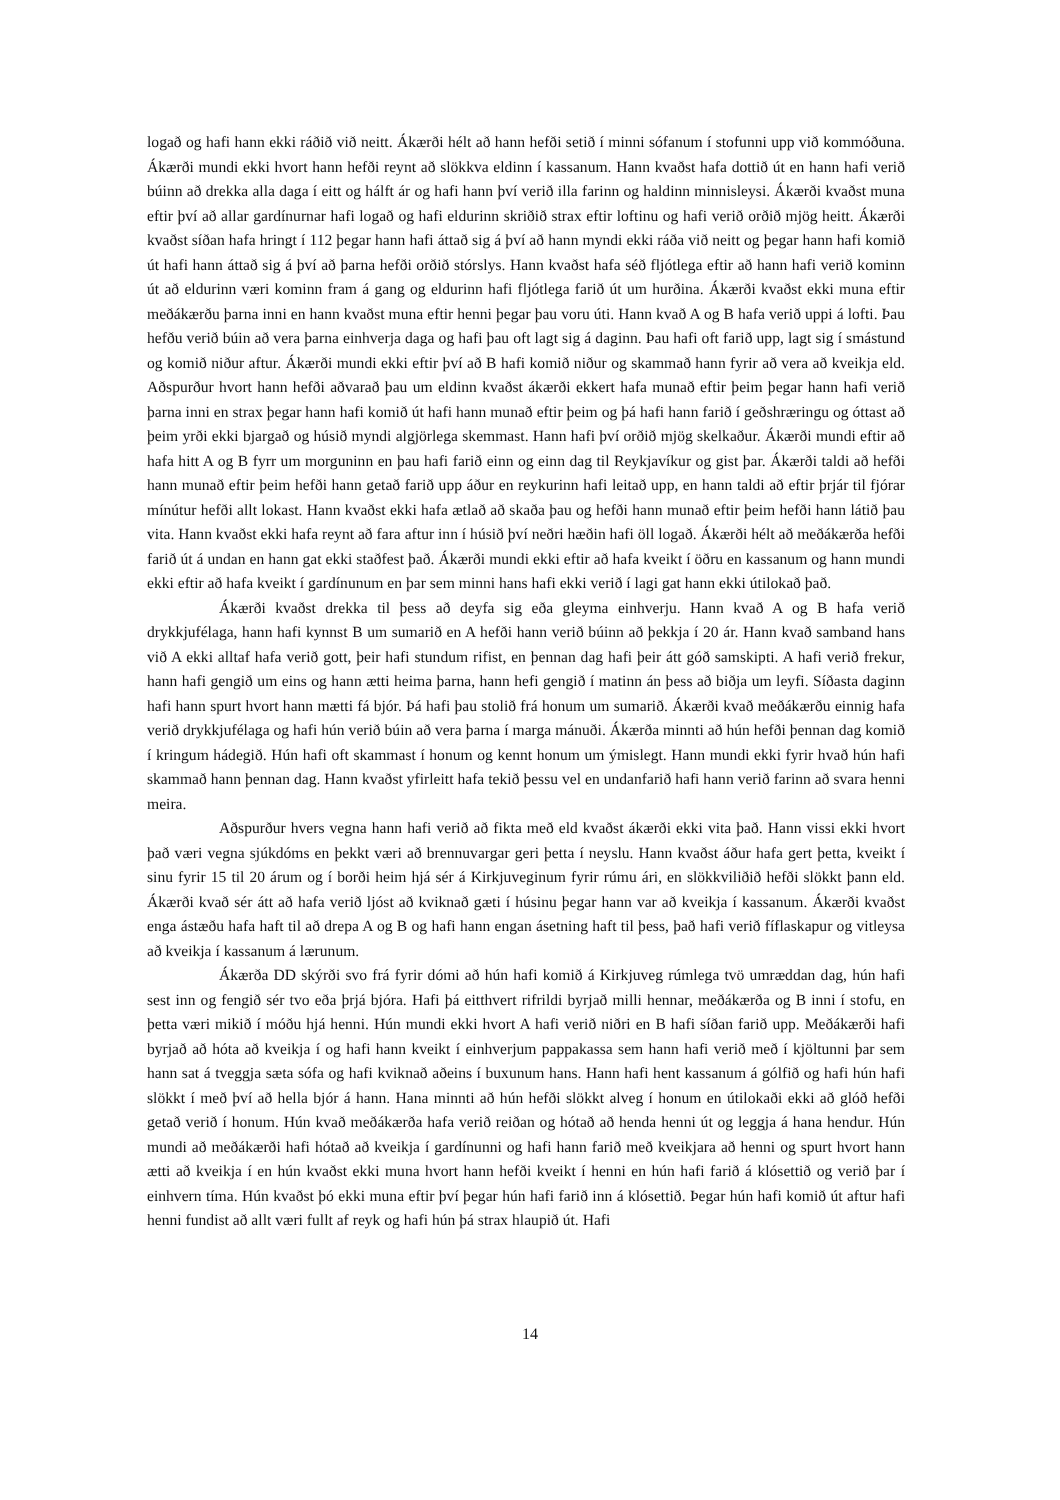logað og hafi hann ekki ráðið við neitt. Ákærði hélt að hann hefði setið í minni sófanum í stofunni upp við kommóðuna. Ákærði mundi ekki hvort hann hefði reynt að slökkva eldinn í kassanum. Hann kvaðst hafa dottið út en hann hafi verið búinn að drekka alla daga í eitt og hálft ár og hafi hann því verið illa farinn og haldinn minnisleysi. Ákærði kvaðst muna eftir því að allar gardínurnar hafi logað og hafi eldurinn skriðið strax eftir loftinu og hafi verið orðið mjög heitt. Ákærði kvaðst síðan hafa hringt í 112 þegar hann hafi áttað sig á því að hann myndi ekki ráða við neitt og þegar hann hafi komið út hafi hann áttað sig á því að þarna hefði orðið stórslys. Hann kvaðst hafa séð fljótlega eftir að hann hafi verið kominn út að eldurinn væri kominn fram á gang og eldurinn hafi fljótlega farið út um hurðina. Ákærði kvaðst ekki muna eftir meðákærðu þarna inni en hann kvaðst muna eftir henni þegar þau voru úti. Hann kvað A og B hafa verið uppi á lofti. Þau hefðu verið búin að vera þarna einhverja daga og hafi þau oft lagt sig á daginn. Þau hafi oft farið upp, lagt sig í smástund og komið niður aftur. Ákærði mundi ekki eftir því að B hafi komið niður og skammað hann fyrir að vera að kveikja eld. Aðspurður hvort hann hefði aðvarað þau um eldinn kvaðst ákærði ekkert hafa munað eftir þeim þegar hann hafi verið þarna inni en strax þegar hann hafi komið út hafi hann munað eftir þeim og þá hafi hann farið í geðshræringu og óttast að þeim yrði ekki bjargað og húsið myndi algjörlega skemmast. Hann hafi því orðið mjög skelkaður. Ákærði mundi eftir að hafa hitt A og B fyrr um morguninn en þau hafi farið einn og einn dag til Reykjavíkur og gist þar. Ákærði taldi að hefði hann munað eftir þeim hefði hann getað farið upp áður en reykurinn hafi leitað upp, en hann taldi að eftir þrjár til fjórar mínútur hefði allt lokast. Hann kvaðst ekki hafa ætlað að skaða þau og hefði hann munað eftir þeim hefði hann látið þau vita. Hann kvaðst ekki hafa reynt að fara aftur inn í húsið því neðri hæðin hafi öll logað. Ákærði hélt að meðákærða hefði farið út á undan en hann gat ekki staðfest það. Ákærði mundi ekki eftir að hafa kveikt í öðru en kassanum og hann mundi ekki eftir að hafa kveikt í gardínunum en þar sem minni hans hafi ekki verið í lagi gat hann ekki útilokað það.
Ákærði kvaðst drekka til þess að deyfa sig eða gleyma einhverju. Hann kvað A og B hafa verið drykkjufélaga, hann hafi kynnst B um sumarið en A hefði hann verið búinn að þekkja í 20 ár. Hann kvað samband hans við A ekki alltaf hafa verið gott, þeir hafi stundum rifist, en þennan dag hafi þeir átt góð samskipti. A hafi verið frekur, hann hafi gengið um eins og hann ætti heima þarna, hann hefi gengið í matinn án þess að biðja um leyfi. Síðasta daginn hafi hann spurt hvort hann mætti fá bjór. Þá hafi þau stolið frá honum um sumarið. Ákærði kvað meðákærðu einnig hafa verið drykkjufélaga og hafi hún verið búin að vera þarna í marga mánuði. Ákærða minnti að hún hefði þennan dag komið í kringum hádegið. Hún hafi oft skammast í honum og kennt honum um ýmislegt. Hann mundi ekki fyrir hvað hún hafi skammað hann þennan dag. Hann kvaðst yfirleitt hafa tekið þessu vel en undanfarið hafi hann verið farinn að svara henni meira.
Aðspurður hvers vegna hann hafi verið að fikta með eld kvaðst ákærði ekki vita það. Hann vissi ekki hvort það væri vegna sjúkdóms en þekkt væri að brennuvargar geri þetta í neyslu. Hann kvaðst áður hafa gert þetta, kveikt í sinu fyrir 15 til 20 árum og í borði heim hjá sér á Kirkjuveginum fyrir rúmu ári, en slökkviliðið hefði slökkt þann eld. Ákærði kvað sér átt að hafa verið ljóst að kviknað gæti í húsinu þegar hann var að kveikja í kassanum. Ákærði kvaðst enga ástæðu hafa haft til að drepa A og B og hafi hann engan ásetning haft til þess, það hafi verið fíflaskapur og vitleysa að kveikja í kassanum á lærunum.
Ákærða DD skýrði svo frá fyrir dómi að hún hafi komið á Kirkjuveg rúmlega tvö umræddan dag, hún hafi sest inn og fengið sér tvo eða þrjá bjóra. Hafi þá eitthvert rifrildi byrjað milli hennar, meðákærða og B inni í stofu, en þetta væri mikið í móðu hjá henni. Hún mundi ekki hvort A hafi verið niðri en B hafi síðan farið upp. Meðákærði hafi byrjað að hóta að kveikja í og hafi hann kveikt í einhverjum pappakassa sem hann hafi verið með í kjöltunni þar sem hann sat á tveggja sæta sófa og hafi kviknað aðeins í buxunum hans. Hann hafi hent kassanum á gólfið og hafi hún hafi slökkt í með því að hella bjór á hann. Hana minnti að hún hefði slökkt alveg í honum en útilokaði ekki að glóð hefði getað verið í honum. Hún kvað meðákærða hafa verið reiðan og hótað að henda henni út og leggja á hana hendur. Hún mundi að meðákærði hafi hótað að kveikja í gardínunni og hafi hann farið með kveikjara að henni og spurt hvort hann ætti að kveikja í en hún kvaðst ekki muna hvort hann hefði kveikt í henni en hún hafi farið á klósettið og verið þar í einhvern tíma. Hún kvaðst þó ekki muna eftir því þegar hún hafi farið inn á klósettið. Þegar hún hafi komið út aftur hafi henni fundist að allt væri fullt af reyk og hafi hún þá strax hlaupið út. Hafi
14